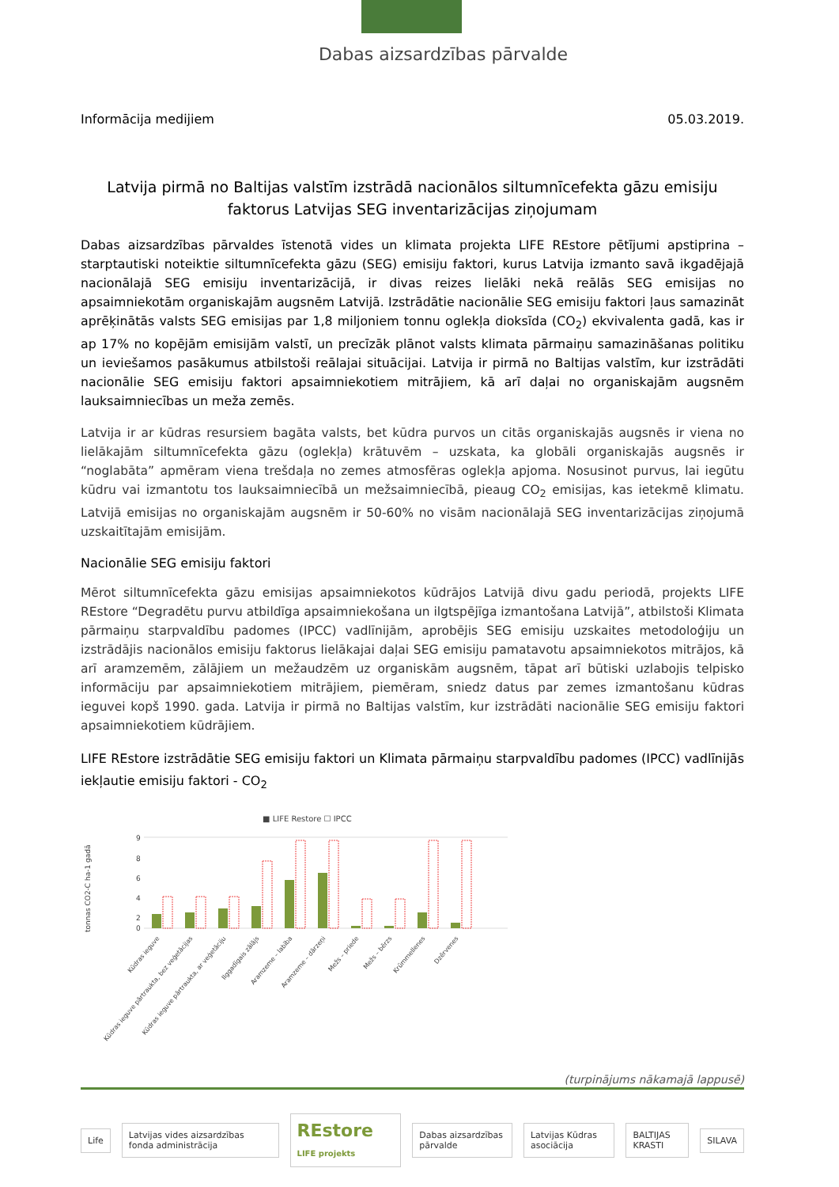Dabas aizsardzības pārvalde
Informācija medijiem 05.03.2019.
Latvija pirmā no Baltijas valstīm izstrādā nacionālos siltumnīcefekta gāzu emisiju faktorus Latvijas SEG inventarizācijas ziņojumam
Dabas aizsardzības pārvaldes īstenotā vides un klimata projekta LIFE REstore pētījumi apstiprina – starptautiski noteiktie siltumnīcefekta gāzu (SEG) emisiju faktori, kurus Latvija izmanto savā ikgadējajā nacionālajā SEG emisiju inventarizācijā, ir divas reizes lielāki nekā reālās SEG emisijas no apsaimniekotām organiskajām augsnēm Latvijā. Izstrādātie nacionālie SEG emisiju faktori ļaus samazināt aprēķinātās valsts SEG emisijas par 1,8 miljoniem tonnu oglekļa dioksīda (CO<sub>2</sub>) ekvivalenta gadā, kas ir ap 17% no kopējām emisijām valstī, un precīzāk plānot valsts klimata pārmaiņu samazināšanas politiku un ieviešamos pasākumus atbilstoši reālajai situācijai. Latvija ir pirmā no Baltijas valstīm, kur izstrādāti nacionālie SEG emisiju faktori apsaimniekotiem mitrājiem, kā arī daļai no organiskajām augsnēm lauksaimniecības un meža zemēs.
Latvija ir ar kūdras resursiem bagāta valsts, bet kūdra purvos un citās organiskajās augsnēs ir viena no lielākajām siltumnīcefekta gāzu (oglekļa) krātuvēm – uzskata, ka globāli organiskajās augsnēs ir “noglabāta” apmēram viena trešdaļa no zemes atmosfēras oglekļa apjoma. Nosusinot purvus, lai iegūtu kūdru vai izmantotu tos lauksaimniecībā un mežsaimniecībā, pieaug CO<sub>2</sub> emisijas, kas ietekmē klimatu. Latvijā emisijas no organiskajām augsnēm ir 50-60% no visām nacionālajā SEG inventarizācijas ziņojumā uzskaitītajām emisijām.
Nacionālie SEG emisiju faktori
Mērot siltumnīcefekta gāzu emisijas apsaimniekotos kūdrājos Latvijā divu gadu periodā, projekts LIFE REstore “Degradētu purvu atbildīga apsaimniekošana un ilgtspējīga izmantošana Latvijā”, atbilstoši Klimata pārmaiņu starpvaldību padomes (IPCC) vadlīnijām, aprobējis SEG emisiju uzskaites metodoloģiju un izstrādājis nacionālos emisiju faktorus lielākajai daļai SEG emisiju pamatavotu apsaimniekotos mitrājos, kā arī aramzemēm, zālājiem un mežaudzēm uz organiskām augsnēm, tāpat arī būtiski uzlabojis telpisko informāciju par apsaimniekotiem mitrājiem, piemēram, sniedz datus par zemes izmantošanu kūdras ieguvei kopš 1990. gada. Latvija ir pirmā no Baltijas valstīm, kur izstrādāti nacionālie SEG emisiju faktori apsaimniekotiem kūdrājiem.
LIFE REstore izstrādātie SEG emisiju faktori un Klimata pārmaiņu starpvaldību padomes (IPCC) vadlīnijās iekļautie emisiju faktori - CO<sub>2</sub>
■ LIFE Restore ☐ IPCC
tonnas CO2-C ha-1 gadā
9
8
6
4
2
0
Kūdras ieguve
Kūdras ieguve pārtraukta, bez veģetācijas
Kūdras ieguve pārtraukta, ar veģetāciju
Ilggadīgais zālājs
Aramzeme – labība
Aramzeme – dārzeņi
Mežs – priede
Mežs – bērzs
Krūmmellenes
Dzērvenes
(turpinājums nākamajā lappusē)
Life
Latvijas vides aizsardzības fonda administrācija
REstore LIFE projekts Dabas aizsardzības pārvalde Latvijas Kūdras asociācija BALTIJAS KRASTI SILAVA